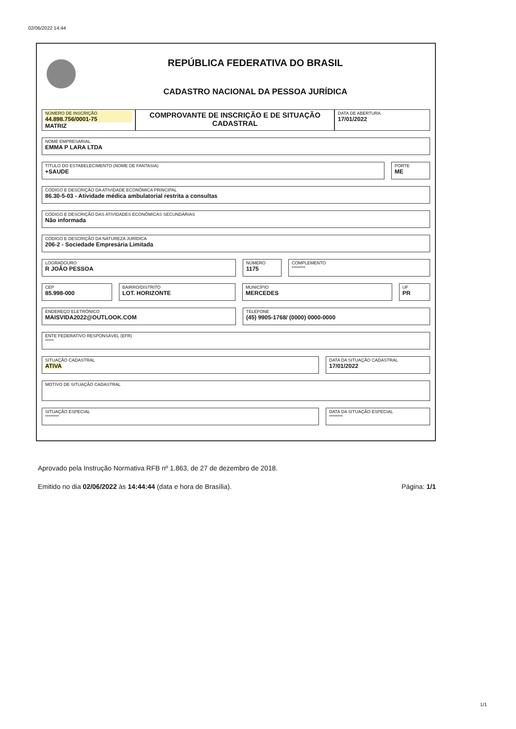02/06/2022 14:44
REPÚBLICA FEDERATIVA DO BRASIL
CADASTRO NACIONAL DA PESSOA JURÍDICA
NÚMERO DE INSCRIÇÃO
44.898.756/0001-75
MATRIZ
COMPROVANTE DE INSCRIÇÃO E DE SITUAÇÃO CADASTRAL
DATA DE ABERTURA
17/01/2022
NOME EMPRESARIAL
EMMA P LARA LTDA
TÍTULO DO ESTABELECIMENTO (NOME DE FANTASIA)
+SAUDE
PORTE
ME
CÓDIGO E DESCRIÇÃO DA ATIVIDADE ECONÔMICA PRINCIPAL
86.30-5-03 - Atividade médica ambulatorial restrita a consultas
CÓDIGO E DESCRIÇÃO DAS ATIVIDADES ECONÔMICAS SECUNDÁRIAS
Não informada
CÓDIGO E DESCRIÇÃO DA NATUREZA JURÍDICA
206-2 - Sociedade Empresária Limitada
LOGRADOURO
R JOÃO PESSOA
NÚMERO
1175
COMPLEMENTO
********
CEP
85.998-000
BAIRRO/DISTRITO
LOT. HORIZONTE
MUNICÍPIO
MERCEDES
UF
PR
ENDEREÇO ELETRÔNICO
MAISVIDA2022@OUTLOOK.COM
TELEFONE
(45) 9905-1768/ (0000) 0000-0000
ENTE FEDERATIVO RESPONSÁVEL (EFR)
*****
SITUAÇÃO CADASTRAL
ATIVA
DATA DA SITUAÇÃO CADASTRAL
17/01/2022
MOTIVO DE SITUAÇÃO CADASTRAL
SITUAÇÃO ESPECIAL
********
DATA DA SITUAÇÃO ESPECIAL
********
Aprovado pela Instrução Normativa RFB nº 1.863, de 27 de dezembro de 2018.
Emitido no dia 02/06/2022 às 14:44:44 (data e hora de Brasília). Página: 1/1
1/1